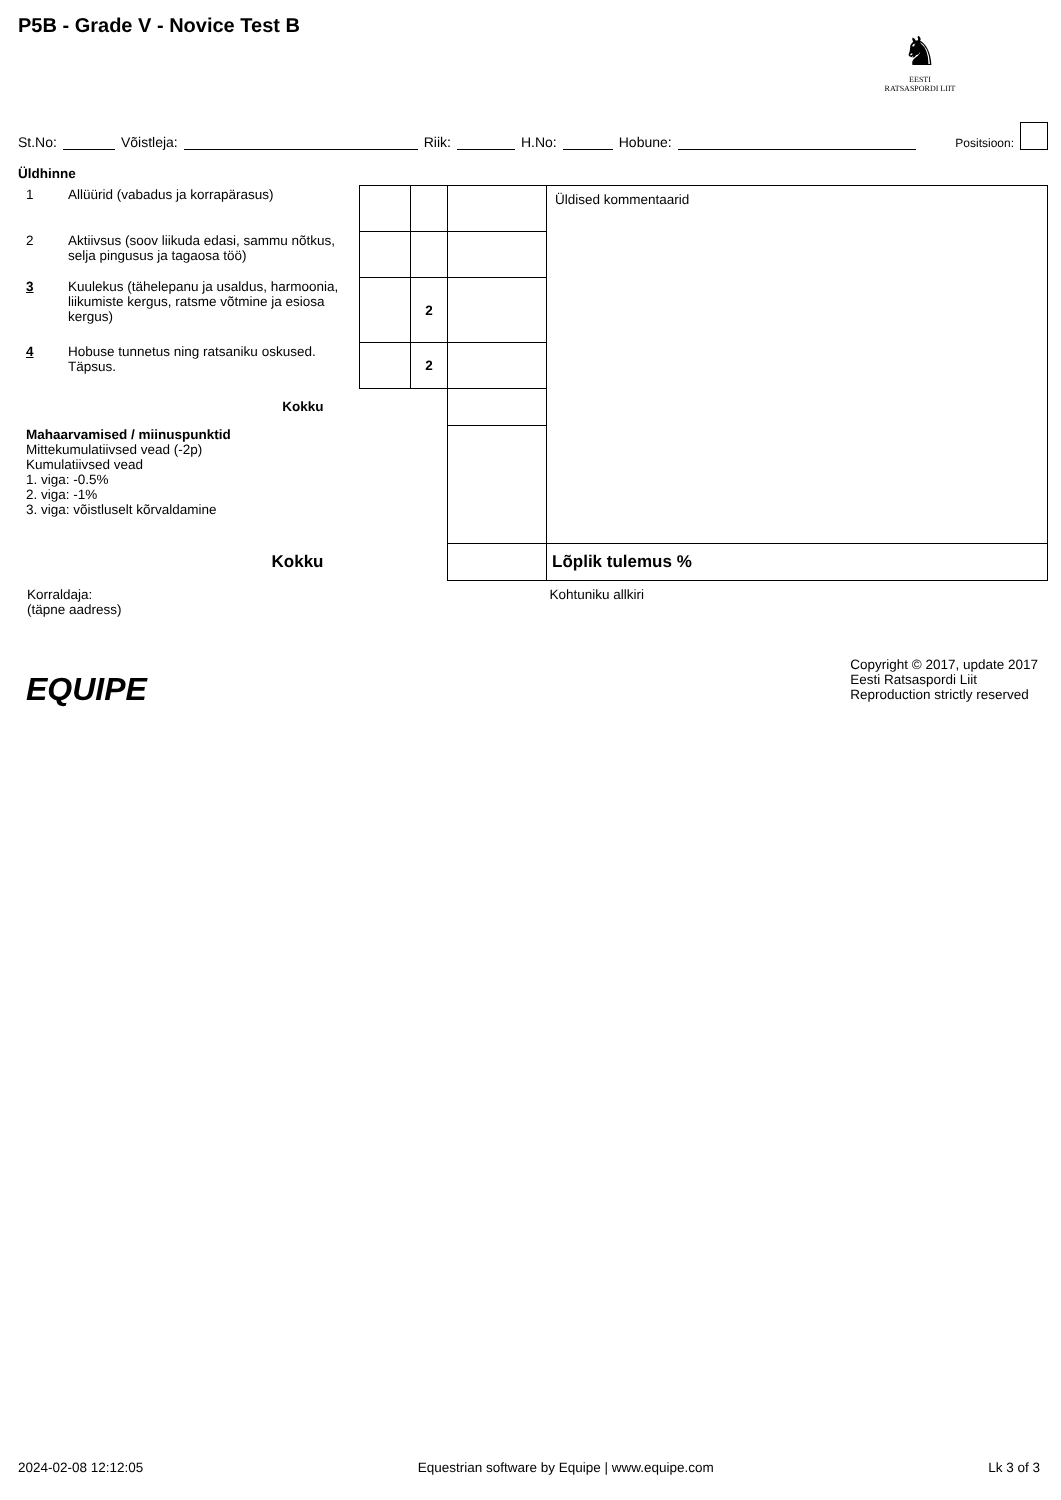P5B - Grade V - Novice Test B
♞
EESTI
RATSASPORDI LIIT
St.No: Võistleja: Riik: H.No: Hobune: Positsioon:
Üldhinne
| 1 | Allüürid (vabadus ja korrapärasus) | | | | Üldised kommentaarid |
| 2 | Aktiivsus (soov liikuda edasi, sammu nõtkus, selja pingusus ja tagaosa töö) | | | | |
| 3 | Kuulekus (tähelepanu ja usaldus, harmoonia, liikumiste kergus, ratsme võtmine ja esiosa kergus) | | 2 | | |
| 4 | Hobuse tunnetus ning ratsaniku oskused. Täpsus. | | 2 | | |
| Kokku | | | | | |
| Mahaarvamised / miinuspunktid Mittekumulatiivsed vead (-2p) Kumulatiivsed vead 1. viga: -0.5% 2. viga: -1% 3. viga: võistluselt kõrvaldamine | | | | | |
| Kokku | | | | | Lõplik tulemus % |
| Korraldaja: (täpne aadress) | | | | | Kohtuniku allkiri |
EQUIPE
Copyright © 2017, update 2017
Eesti Ratsaspordi Liit
Reproduction strictly reserved
2024-02-08 12:12:05 Equestrian software by Equipe | www.equipe.com Lk 3 of 3